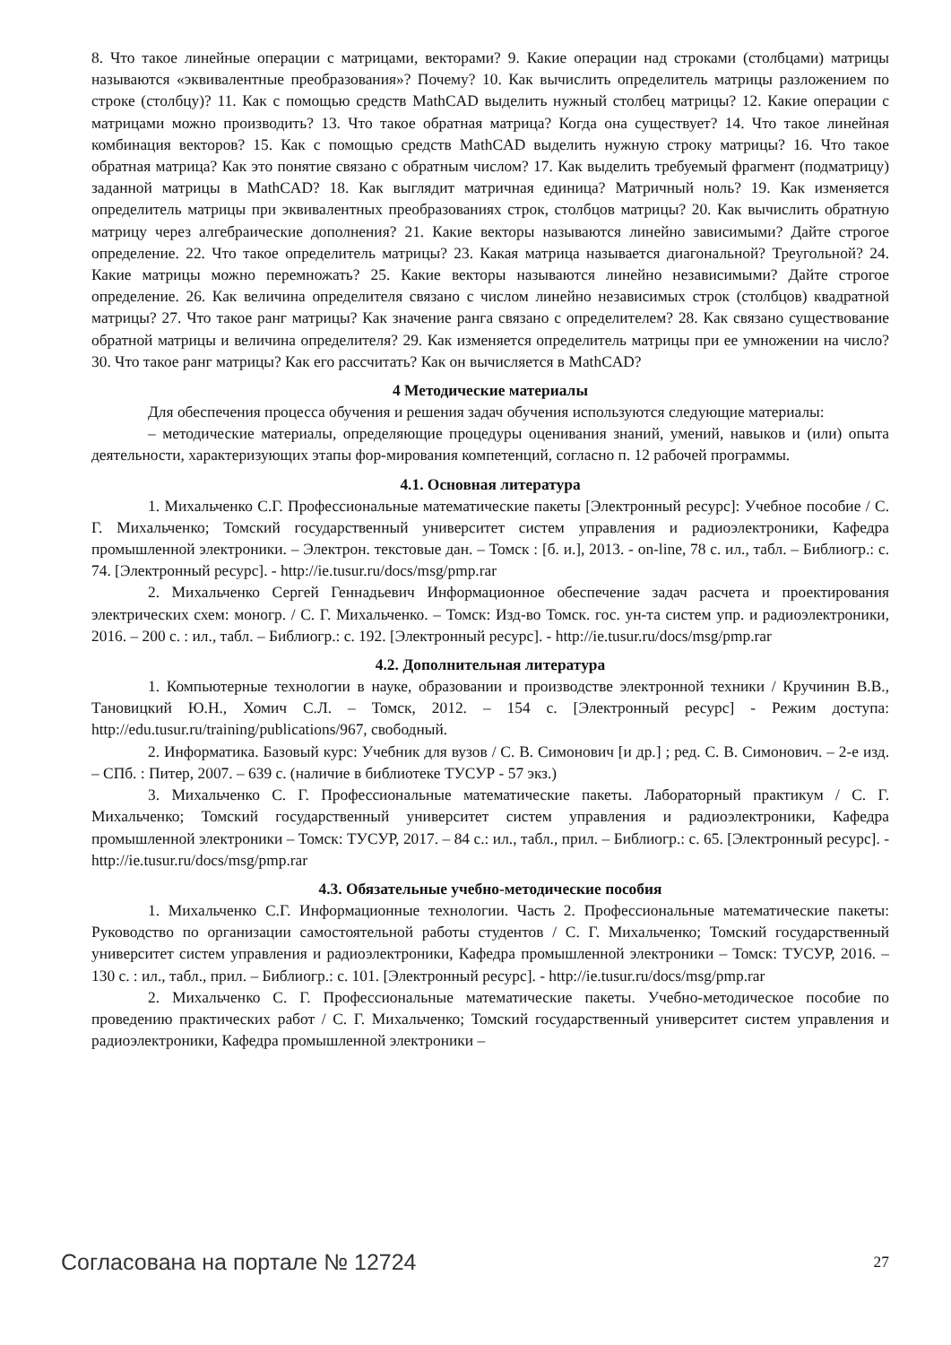8. Что такое линейные операции с матрицами, векторами? 9. Какие операции над строками (столбцами) матрицы называются «эквивалентные преобразования»? Почему? 10. Как вычислить определитель матрицы разложением по строке (столбцу)? 11. Как с помощью средств MathCAD выделить нужный столбец матрицы? 12. Какие операции с матрицами можно производить? 13. Что такое обратная матрица? Когда она существует? 14. Что такое линейная комбинация векторов? 15. Как с помощью средств MathCAD выделить нужную строку матрицы? 16. Что такое обратная матрица? Как это понятие связано с обратным числом? 17. Как выделить требуемый фрагмент (подматрицу) заданной матрицы в MathCAD? 18. Как выглядит матричная единица? Матричный ноль? 19. Как изменяется определитель матрицы при эквивалентных преобразованиях строк, столбцов матрицы? 20. Как вычислить обратную матрицу через алгебраические дополнения? 21. Какие векторы называются линейно зависимыми? Дайте строгое определение. 22. Что такое определитель матрицы? 23. Какая матрица называется диагональной? Треугольной? 24. Какие матрицы можно перемножать? 25. Какие векторы называются линейно независимыми? Дайте строгое определение. 26. Как величина определителя связано с числом линейно независимых строк (столбцов) квадратной матрицы? 27. Что такое ранг матрицы? Как значение ранга связано с определителем? 28. Как связано существование обратной матрицы и величина определителя? 29. Как изменяется определитель матрицы при ее умножении на число? 30. Что такое ранг матрицы? Как его рассчитать? Как он вычисляется в MathCAD?
4 Методические материалы
Для обеспечения процесса обучения и решения задач обучения используются следующие материалы:
– методические материалы, определяющие процедуры оценивания знаний, умений, навыков и (или) опыта деятельности, характеризующих этапы фор-мирования компетенций, согласно п. 12 рабочей программы.
4.1. Основная литература
1. Михальченко С.Г. Профессиональные математические пакеты [Электронный ресурс]: Учебное пособие / С. Г. Михальченко; Томский государственный университет систем управления и радиоэлектроники, Кафедра промышленной электроники. – Электрон. текстовые дан. – Томск : [б. и.], 2013. - on-line, 78 с. ил., табл. – Библиогр.: с. 74. [Электронный ресурс]. - http://ie.tusur.ru/docs/msg/pmp.rar
2. Михальченко Сергей Геннадьевич Информационное обеспечение задач расчета и проектирования электрических схем: моногр. / С. Г. Михальченко. – Томск: Изд-во Томск. гос. ун-та систем упр. и радиоэлектроники, 2016. – 200 с. : ил., табл. – Библиогр.: с. 192. [Электронный ресурс]. - http://ie.tusur.ru/docs/msg/pmp.rar
4.2. Дополнительная литература
1. Компьютерные технологии в науке, образовании и производстве электронной техники / Кручинин В.В., Тановицкий Ю.Н., Хомич С.Л. – Томск, 2012. – 154 с. [Электронный ресурс] - Режим доступа: http://edu.tusur.ru/training/publications/967, свободный.
2. Информатика. Базовый курс: Учебник для вузов / С. В. Симонович [и др.] ; ред. С. В. Симонович. – 2-е изд. – СПб. : Питер, 2007. – 639 с. (наличие в библиотеке ТУСУР - 57 экз.)
3. Михальченко С. Г. Профессиональные математические пакеты. Лабораторный практикум / С. Г. Михальченко; Томский государственный университет систем управления и радиоэлектроники, Кафедра промышленной электроники – Томск: ТУСУР, 2017. – 84 с.: ил., табл., прил. – Библиогр.: с. 65. [Электронный ресурс]. - http://ie.tusur.ru/docs/msg/pmp.rar
4.3. Обязательные учебно-методические пособия
1. Михальченко С.Г. Информационные технологии. Часть 2. Профессиональные математические пакеты: Руководство по организации самостоятельной работы студентов / С. Г. Михальченко; Томский государственный университет систем управления и радиоэлектроники, Кафедра промышленной электроники – Томск: ТУСУР, 2016. – 130 с. : ил., табл., прил. – Библиогр.: с. 101. [Электронный ресурс]. - http://ie.tusur.ru/docs/msg/pmp.rar
2. Михальченко С. Г. Профессиональные математические пакеты. Учебно-методическое пособие по проведению практических работ / С. Г. Михальченко; Томский государственный университет систем управления и радиоэлектроники, Кафедра промышленной электроники –
Согласована на портале № 12724 27